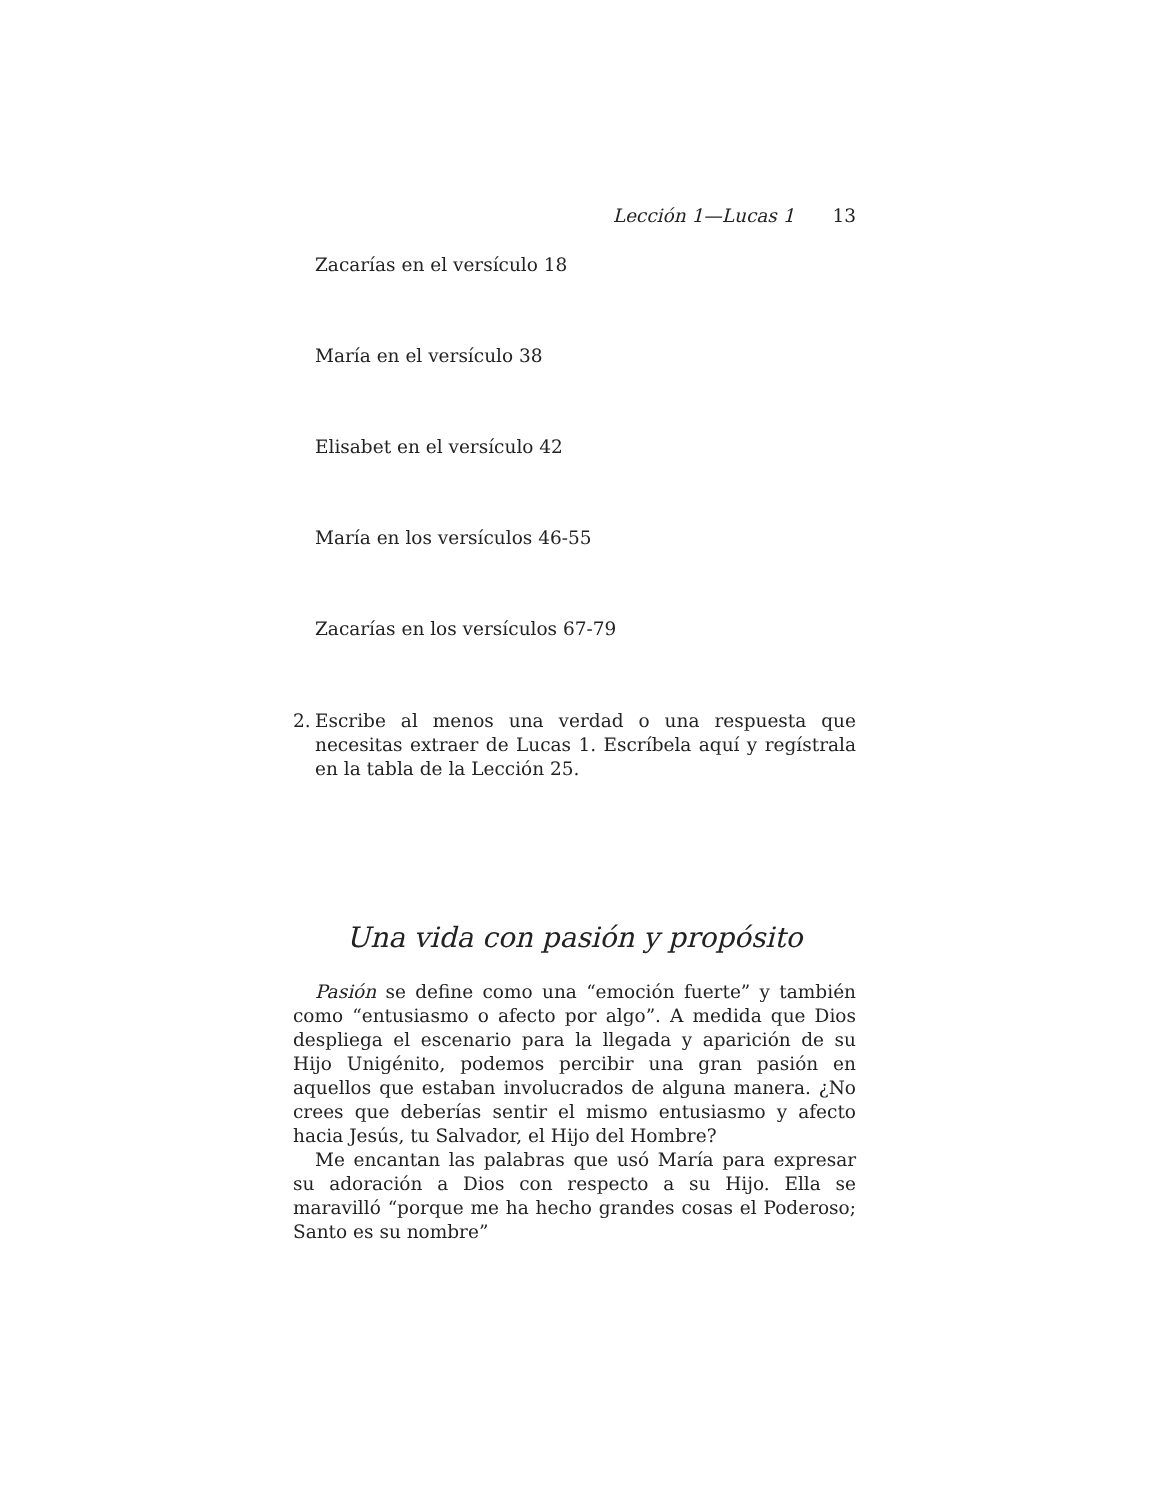Lección 1—Lucas 1 13
Zacarías en el versículo 18
María en el versículo 38
Elisabet en el versículo 42
María en los versículos 46-55
Zacarías en los versículos 67-79
2. Escribe al menos una verdad o una respuesta que necesitas extraer de Lucas 1. Escríbela aquí y regístrala en la tabla de la Lección 25.
Una vida con pasión y propósito
Pasión se define como una “emoción fuerte” y también como “entusiasmo o afecto por algo”. A medida que Dios despliega el escenario para la llegada y aparición de su Hijo Unigénito, podemos percibir una gran pasión en aquellos que estaban involucrados de alguna manera. ¿No crees que deberías sentir el mismo entusiasmo y afecto hacia Jesús, tu Salvador, el Hijo del Hombre?
Me encantan las palabras que usó María para expresar su adoración a Dios con respecto a su Hijo. Ella se maravilló “porque me ha hecho grandes cosas el Poderoso; Santo es su nombre”